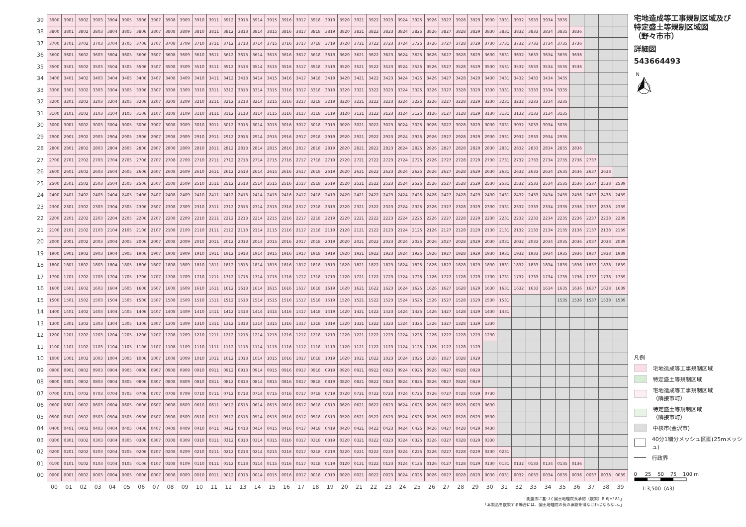| 39 | 3900 | 3901 | 3902 | 3903 | 3904 | 3905 | 3906 | 3907 | 3908 | 3909 | 3910 | 3911 | 3912 | 3913 | 3914 | 3915 | 3916 | 3917 | 3918 | 3919 | 3920 | 3921 | 3922 | 3923 | 3924 | 3925 | 3926 | 3927 | 3928 | 3929 | 3930 | 3931 | 3932 | 3933 | 3934 | 3935 | | | | |
| 38 | 3800 | 3801 | 3802 | 3803 | 3804 | 3805 | 3806 | 3807 | 3808 | 3809 | 3810 | 3811 | 3812 | 3813 | 3814 | 3815 | 3816 | 3817 | 3818 | 3819 | 3820 | 3821 | 3822 | 3823 | 3824 | 3825 | 3826 | 3827 | 3828 | 3829 | 3830 | 3831 | 3832 | 3833 | 3834 | 3835 | 3836 | | | |
| 37 | 3700 | 3701 | 3702 | 3703 | 3704 | 3705 | 3706 | 3707 | 3708 | 3709 | 3710 | 3711 | 3712 | 3713 | 3714 | 3715 | 3716 | 3717 | 3718 | 3719 | 3720 | 3721 | 3722 | 3723 | 3724 | 3725 | 3726 | 3727 | 3728 | 3729 | 3730 | 3731 | 3732 | 3733 | 3734 | 3735 | 3736 | | | |
| 36 | 3600 | 3601 | 3602 | 3603 | 3604 | 3605 | 3606 | 3607 | 3608 | 3609 | 3610 | 3611 | 3612 | 3613 | 3614 | 3615 | 3616 | 3617 | 3618 | 3619 | 3620 | 3621 | 3622 | 3623 | 3624 | 3625 | 3626 | 3627 | 3628 | 3629 | 3630 | 3631 | 3632 | 3633 | 3634 | 3635 | 3636 | | | |
| 35 | 3500 | 3501 | 3502 | 3503 | 3504 | 3505 | 3506 | 3507 | 3508 | 3509 | 3510 | 3511 | 3512 | 3513 | 3514 | 3515 | 3516 | 3517 | 3518 | 3519 | 3520 | 3521 | 3522 | 3523 | 3524 | 3525 | 3526 | 3527 | 3528 | 3529 | 3530 | 3531 | 3532 | 3533 | 3534 | 3535 | 3536 | | | |
| 34 | 3400 | 3401 | 3402 | 3403 | 3404 | 3405 | 3406 | 3407 | 3408 | 3409 | 3410 | 3411 | 3412 | 3413 | 3414 | 3415 | 3416 | 3417 | 3418 | 3419 | 3420 | 3421 | 3422 | 3423 | 3424 | 3425 | 3426 | 3427 | 3428 | 3429 | 3430 | 3431 | 3432 | 3433 | 3434 | 3435 | | | | |
| 33 | 3300 | 3301 | 3302 | 3303 | 3304 | 3305 | 3306 | 3307 | 3308 | 3309 | 3310 | 3311 | 3312 | 3313 | 3314 | 3315 | 3316 | 3317 | 3318 | 3319 | 3320 | 3321 | 3322 | 3323 | 3324 | 3325 | 3326 | 3327 | 3328 | 3329 | 3330 | 3331 | 3332 | 3333 | 3334 | 3335 | | | | |
| 32 | 3200 | 3201 | 3202 | 3203 | 3204 | 3205 | 3206 | 3207 | 3208 | 3209 | 3210 | 3211 | 3212 | 3213 | 3214 | 3215 | 3216 | 3217 | 3218 | 3219 | 3220 | 3221 | 3222 | 3223 | 3224 | 3225 | 3226 | 3227 | 3228 | 3229 | 3230 | 3231 | 3232 | 3233 | 3234 | 3235 | | | | |
| 31 | 3100 | 3101 | 3102 | 3103 | 3104 | 3105 | 3106 | 3107 | 3108 | 3109 | 3110 | 3111 | 3112 | 3113 | 3114 | 3115 | 3116 | 3117 | 3118 | 3119 | 3120 | 3121 | 3122 | 3123 | 3124 | 3125 | 3126 | 3127 | 3128 | 3129 | 3130 | 3131 | 3132 | 3133 | 3134 | 3135 | | | | |
| 30 | 3000 | 3001 | 3002 | 3003 | 3004 | 3005 | 3006 | 3007 | 3008 | 3009 | 3010 | 3011 | 3012 | 3013 | 3014 | 3015 | 3016 | 3017 | 3018 | 3019 | 3020 | 3021 | 3022 | 3023 | 3024 | 3025 | 3026 | 3027 | 3028 | 3029 | 3030 | 3031 | 3032 | 3033 | 3034 | 3035 | | | | |
| 29 | 2900 | 2901 | 2902 | 2903 | 2904 | 2905 | 2906 | 2907 | 2908 | 2909 | 2910 | 2911 | 2912 | 2913 | 2914 | 2915 | 2916 | 2917 | 2918 | 2919 | 2920 | 2921 | 2922 | 2923 | 2924 | 2925 | 2926 | 2927 | 2928 | 2929 | 2930 | 2931 | 2932 | 2933 | 2934 | 2935 | | | | |
| 28 | 2800 | 2801 | 2802 | 2803 | 2804 | 2805 | 2806 | 2807 | 2808 | 2809 | 2810 | 2811 | 2812 | 2813 | 2814 | 2815 | 2816 | 2817 | 2818 | 2819 | 2820 | 2821 | 2822 | 2823 | 2824 | 2825 | 2826 | 2827 | 2828 | 2829 | 2830 | 2831 | 2832 | 2833 | 2834 | 2835 | 2836 | | | |
| 27 | 2700 | 2701 | 2702 | 2703 | 2704 | 2705 | 2706 | 2707 | 2708 | 2709 | 2710 | 2711 | 2712 | 2713 | 2714 | 2715 | 2716 | 2717 | 2718 | 2719 | 2720 | 2721 | 2722 | 2723 | 2724 | 2725 | 2726 | 2727 | 2728 | 2729 | 2730 | 2731 | 2732 | 2733 | 2734 | 2735 | 2736 | 2737 | | |
| 26 | 2600 | 2601 | 2602 | 2603 | 2604 | 2605 | 2606 | 2607 | 2608 | 2609 | 2610 | 2611 | 2612 | 2613 | 2614 | 2615 | 2616 | 2617 | 2618 | 2619 | 2620 | 2621 | 2622 | 2623 | 2624 | 2625 | 2626 | 2627 | 2628 | 2629 | 2630 | 2631 | 2632 | 2633 | 2634 | 2635 | 2636 | 2637 | 2638 | |
| 25 | 2500 | 2501 | 2502 | 2503 | 2504 | 2505 | 2506 | 2507 | 2508 | 2509 | 2510 | 2511 | 2512 | 2513 | 2514 | 2515 | 2516 | 2517 | 2518 | 2519 | 2520 | 2521 | 2522 | 2523 | 2524 | 2525 | 2526 | 2527 | 2528 | 2529 | 2530 | 2531 | 2532 | 2533 | 2534 | 2535 | 2536 | 2537 | 2538 | 2539 |
| 24 | 2400 | 2401 | 2402 | 2403 | 2404 | 2405 | 2406 | 2407 | 2408 | 2409 | 2410 | 2411 | 2412 | 2413 | 2414 | 2415 | 2416 | 2417 | 2418 | 2419 | 2420 | 2421 | 2422 | 2423 | 2424 | 2425 | 2426 | 2427 | 2428 | 2429 | 2430 | 2431 | 2432 | 2433 | 2434 | 2435 | 2436 | 2437 | 2438 | 2439 |
| 23 | 2300 | 2301 | 2302 | 2303 | 2304 | 2305 | 2306 | 2307 | 2308 | 2309 | 2310 | 2311 | 2312 | 2313 | 2314 | 2315 | 2316 | 2317 | 2318 | 2319 | 2320 | 2321 | 2322 | 2323 | 2324 | 2325 | 2326 | 2327 | 2328 | 2329 | 2330 | 2331 | 2332 | 2333 | 2334 | 2335 | 2336 | 2337 | 2338 | 2339 |
| 22 | 2200 | 2201 | 2202 | 2203 | 2204 | 2205 | 2206 | 2207 | 2208 | 2209 | 2210 | 2211 | 2212 | 2213 | 2214 | 2215 | 2216 | 2217 | 2218 | 2219 | 2220 | 2221 | 2222 | 2223 | 2224 | 2225 | 2226 | 2227 | 2228 | 2229 | 2230 | 2231 | 2232 | 2233 | 2234 | 2235 | 2236 | 2237 | 2238 | 2239 |
| 21 | 2100 | 2101 | 2102 | 2103 | 2104 | 2105 | 2106 | 2107 | 2108 | 2109 | 2110 | 2111 | 2112 | 2113 | 2114 | 2115 | 2116 | 2117 | 2118 | 2119 | 2120 | 2121 | 2122 | 2123 | 2124 | 2125 | 2126 | 2127 | 2128 | 2129 | 2130 | 2131 | 2132 | 2133 | 2134 | 2135 | 2136 | 2137 | 2138 | 2139 |
| 20 | 2000 | 2001 | 2002 | 2003 | 2004 | 2005 | 2006 | 2007 | 2008 | 2009 | 2010 | 2011 | 2012 | 2013 | 2014 | 2015 | 2016 | 2017 | 2018 | 2019 | 2020 | 2021 | 2022 | 2023 | 2024 | 2025 | 2026 | 2027 | 2028 | 2029 | 2030 | 2031 | 2032 | 2033 | 2034 | 2035 | 2036 | 2037 | 2038 | 2039 |
| 19 | 1900 | 1901 | 1902 | 1903 | 1904 | 1905 | 1906 | 1907 | 1908 | 1909 | 1910 | 1911 | 1912 | 1913 | 1914 | 1915 | 1916 | 1917 | 1918 | 1919 | 1920 | 1921 | 1922 | 1923 | 1924 | 1925 | 1926 | 1927 | 1928 | 1929 | 1930 | 1931 | 1932 | 1933 | 1934 | 1935 | 1936 | 1937 | 1938 | 1939 |
| 18 | 1800 | 1801 | 1802 | 1803 | 1804 | 1805 | 1806 | 1807 | 1808 | 1809 | 1810 | 1811 | 1812 | 1813 | 1814 | 1815 | 1816 | 1817 | 1818 | 1819 | 1820 | 1821 | 1822 | 1823 | 1824 | 1825 | 1826 | 1827 | 1828 | 1829 | 1830 | 1831 | 1832 | 1833 | 1834 | 1835 | 1836 | 1837 | 1838 | 1839 |
| 17 | 1700 | 1701 | 1702 | 1703 | 1704 | 1705 | 1706 | 1707 | 1708 | 1709 | 1710 | 1711 | 1712 | 1713 | 1714 | 1715 | 1716 | 1717 | 1718 | 1719 | 1720 | 1721 | 1722 | 1723 | 1724 | 1725 | 1726 | 1727 | 1728 | 1729 | 1730 | 1731 | 1732 | 1733 | 1734 | 1735 | 1736 | 1737 | 1738 | 1739 |
| 16 | 1600 | 1601 | 1602 | 1603 | 1604 | 1605 | 1606 | 1607 | 1608 | 1609 | 1610 | 1611 | 1612 | 1613 | 1614 | 1615 | 1616 | 1617 | 1618 | 1619 | 1620 | 1621 | 1622 | 1623 | 1624 | 1625 | 1626 | 1627 | 1628 | 1629 | 1630 | 1631 | 1632 | 1633 | 1634 | 1635 | 1636 | 1637 | 1638 | 1639 |
| 15 | 1500 | 1501 | 1502 | 1503 | 1504 | 1505 | 1506 | 1507 | 1508 | 1509 | 1510 | 1511 | 1512 | 1513 | 1514 | 1515 | 1516 | 1517 | 1518 | 1519 | 1520 | 1521 | 1522 | 1523 | 1524 | 1525 | 1526 | 1527 | 1528 | 1529 | 1530 | 1531 | | | | 1535 | 1536 | 1537 | 1538 | 1539 |
| 14 | 1400 | 1401 | 1402 | 1403 | 1404 | 1405 | 1406 | 1407 | 1408 | 1409 | 1410 | 1411 | 1412 | 1413 | 1414 | 1415 | 1416 | 1417 | 1418 | 1419 | 1420 | 1421 | 1422 | 1423 | 1424 | 1425 | 1426 | 1427 | 1428 | 1429 | 1430 | 1431 | | | | | | | | |
| 13 | 1300 | 1301 | 1302 | 1303 | 1304 | 1305 | 1306 | 1307 | 1308 | 1309 | 1310 | 1311 | 1312 | 1313 | 1314 | 1315 | 1316 | 1317 | 1318 | 1319 | 1320 | 1321 | 1322 | 1323 | 1324 | 1325 | 1326 | 1327 | 1328 | 1329 | 1330 | | | | | | | | | |
| 12 | 1200 | 1201 | 1202 | 1203 | 1204 | 1205 | 1206 | 1207 | 1208 | 1209 | 1210 | 1211 | 1212 | 1213 | 1214 | 1215 | 1216 | 1217 | 1218 | 1219 | 1220 | 1221 | 1222 | 1223 | 1224 | 1225 | 1226 | 1227 | 1228 | 1229 | 1230 | | | | | | | | | |
| 11 | 1100 | 1101 | 1102 | 1103 | 1104 | 1105 | 1106 | 1107 | 1108 | 1109 | 1110 | 1111 | 1112 | 1113 | 1114 | 1115 | 1116 | 1117 | 1118 | 1119 | 1120 | 1121 | 1122 | 1123 | 1124 | 1125 | 1126 | 1127 | 1128 | 1129 | | | | | | | | | | |
| 10 | 1000 | 1001 | 1002 | 1003 | 1004 | 1005 | 1006 | 1007 | 1008 | 1009 | 1010 | 1011 | 1012 | 1013 | 1014 | 1015 | 1016 | 1017 | 1018 | 1019 | 1020 | 1021 | 1022 | 1023 | 1024 | 1025 | 1026 | 1027 | 1028 | 1029 | | | | | | | | | | |
| 09 | 0900 | 0901 | 0902 | 0903 | 0904 | 0905 | 0906 | 0907 | 0908 | 0909 | 0910 | 0911 | 0912 | 0913 | 0914 | 0915 | 0916 | 0917 | 0918 | 0919 | 0920 | 0921 | 0922 | 0923 | 0924 | 0925 | 0926 | 0927 | 0928 | 0929 | | | | | | | | | | |
| 08 | 0800 | 0801 | 0802 | 0803 | 0804 | 0805 | 0806 | 0807 | 0808 | 0809 | 0810 | 0811 | 0812 | 0813 | 0814 | 0815 | 0816 | 0817 | 0818 | 0819 | 0820 | 0821 | 0822 | 0823 | 0824 | 0825 | 0826 | 0827 | 0828 | 0829 | | | | | | | | | | |
| 07 | 0700 | 0701 | 0702 | 0703 | 0704 | 0705 | 0706 | 0707 | 0708 | 0709 | 0710 | 0711 | 0712 | 0713 | 0714 | 0715 | 0716 | 0717 | 0718 | 0719 | 0720 | 0721 | 0722 | 0723 | 0724 | 0725 | 0726 | 0727 | 0728 | 0729 | 0730 | | | | | | | | | |
| 06 | 0600 | 0601 | 0602 | 0603 | 0604 | 0605 | 0606 | 0607 | 0608 | 0609 | 0610 | 0611 | 0612 | 0613 | 0614 | 0615 | 0616 | 0617 | 0618 | 0619 | 0620 | 0621 | 0622 | 0623 | 0624 | 0625 | 0626 | 0627 | 0628 | 0629 | 0630 | | | | | | | | | |
| 05 | 0500 | 0501 | 0502 | 0503 | 0504 | 0505 | 0506 | 0507 | 0508 | 0509 | 0510 | 0511 | 0512 | 0513 | 0514 | 0515 | 0516 | 0517 | 0518 | 0519 | 0520 | 0521 | 0522 | 0523 | 0524 | 0525 | 0526 | 0527 | 0528 | 0529 | 0530 | | | | | | | | | |
| 04 | 0400 | 0401 | 0402 | 0403 | 0404 | 0405 | 0406 | 0407 | 0408 | 0409 | 0410 | 0411 | 0412 | 0413 | 0414 | 0415 | 0416 | 0417 | 0418 | 0419 | 0420 | 0421 | 0422 | 0423 | 0424 | 0425 | 0426 | 0427 | 0428 | 0429 | 0430 | | | | | | | | | |
| 03 | 0300 | 0301 | 0302 | 0303 | 0304 | 0305 | 0306 | 0307 | 0308 | 0309 | 0310 | 0311 | 0312 | 0313 | 0314 | 0315 | 0316 | 0317 | 0318 | 0319 | 0320 | 0321 | 0322 | 0323 | 0324 | 0325 | 0326 | 0327 | 0328 | 0329 | 0330 | | | | | | | | | |
| 02 | 0200 | 0201 | 0202 | 0203 | 0204 | 0205 | 0206 | 0207 | 0208 | 0209 | 0210 | 0211 | 0212 | 0213 | 0214 | 0215 | 0216 | 0217 | 0218 | 0219 | 0220 | 0221 | 0222 | 0223 | 0224 | 0225 | 0226 | 0227 | 0228 | 0229 | 0230 | 0231 | | | | | | | | |
| 01 | 0100 | 0101 | 0102 | 0103 | 0104 | 0105 | 0106 | 0107 | 0108 | 0109 | 0110 | 0111 | 0112 | 0113 | 0114 | 0115 | 0116 | 0117 | 0118 | 0119 | 0120 | 0121 | 0122 | 0123 | 0124 | 0125 | 0126 | 0127 | 0128 | 0129 | 0130 | 0131 | 0132 | 0133 | 0134 | 0135 | 0136 | | | |
| 00 | 0000 | 0001 | 0002 | 0003 | 0004 | 0005 | 0006 | 0007 | 0008 | 0009 | 0010 | 0011 | 0012 | 0013 | 0014 | 0015 | 0016 | 0017 | 0018 | 0019 | 0020 | 0021 | 0022 | 0023 | 0024 | 0025 | 0026 | 0027 | 0028 | 0029 | 0030 | 0031 | 0032 | 0033 | 0034 | 0035 | 0036 | 0037 | 0038 | 0039 |
| | 00 | 01 | 02 | 03 | 04 | 05 | 06 | 07 | 08 | 09 | 10 | 11 | 12 | 13 | 14 | 15 | 16 | 17 | 18 | 19 | 20 | 21 | 22 | 23 | 24 | 25 | 26 | 27 | 28 | 29 | 30 | 31 | 32 | 33 | 34 | 35 | 36 | 37 | 38 | 39 |
宅地造成等工事規制区域及び
特定盛土等規制区域図
（野々市市）
詳細図
543664493
N
凡例
宅地造成等工事規制区域
特定盛土等規制区域
宅地造成等工事規制区域
（隣接市町）
特定盛土等規制区域
（隣接市町）
中核市(金沢市)
40分1細分メッシュ区画(25mメッシュ)
行政界
0 25 50 75 100 m
1:3,500（A3）
「測量法に基づく国土地理院長承認（複製）R 6JHf 81」
「本製品を複製する場合には、国土地理院の長の承認を得なければならない。」